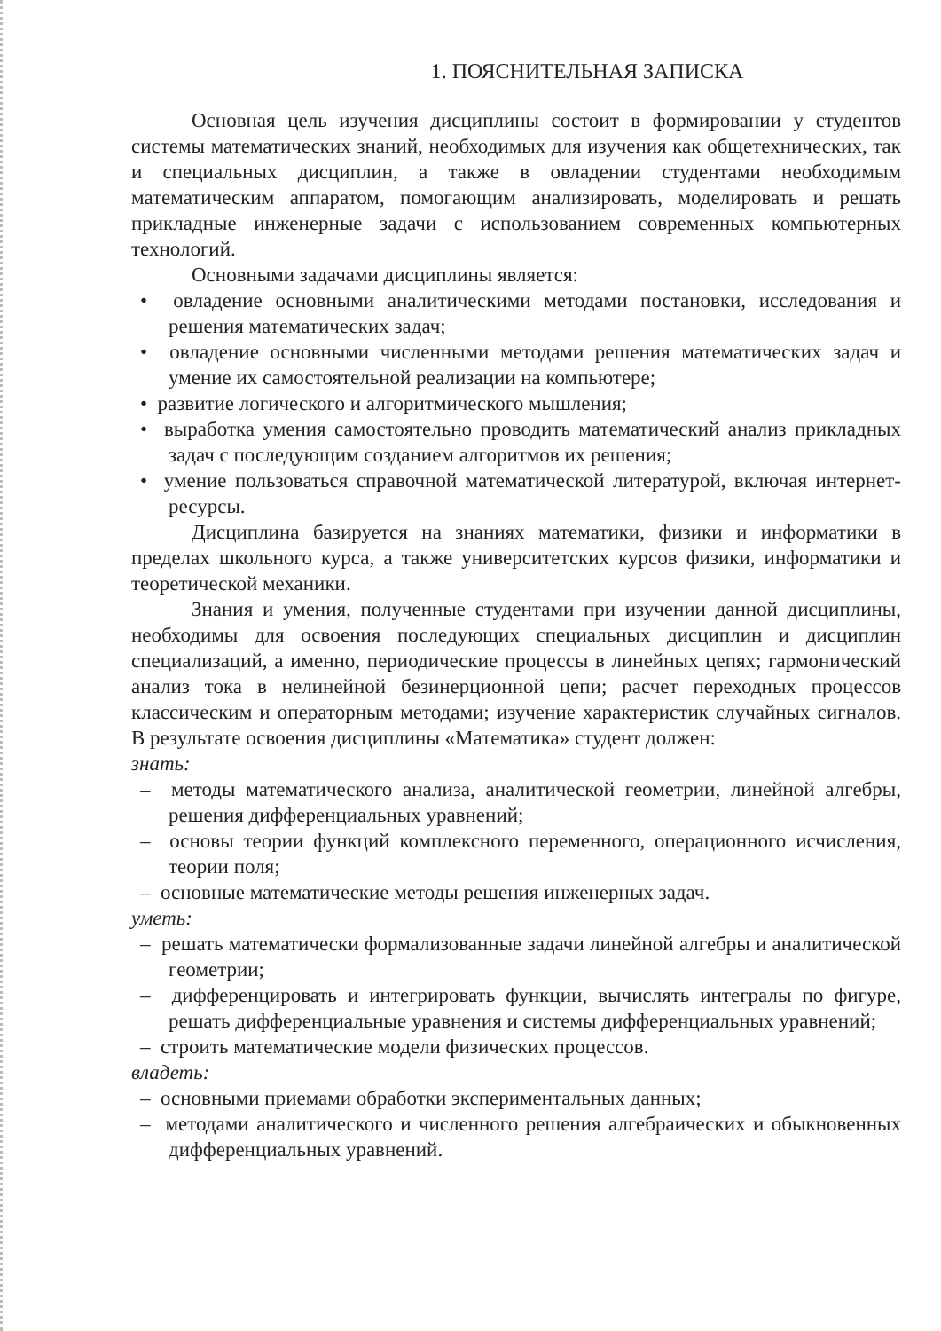1. ПОЯСНИТЕЛЬНАЯ ЗАПИСКА
Основная цель изучения дисциплины состоит в формировании у студентов системы математических знаний, необходимых для изучения как общетехнических, так и специальных дисциплин, а также в овладении студентами необходимым математическим аппаратом, помогающим анализировать, моделировать и решать прикладные инженерные задачи с использованием современных компьютерных технологий.
Основными задачами дисциплины является:
• овладение основными аналитическими методами постановки, исследования и решения математических задач;
• овладение основными численными методами решения математических задач и умение их самостоятельной реализации на компьютере;
• развитие логического и алгоритмического мышления;
• выработка умения самостоятельно проводить математический анализ прикладных задач с последующим созданием алгоритмов их решения;
• умение пользоваться справочной математической литературой, включая интернет-ресурсы.
Дисциплина базируется на знаниях математики, физики и информатики в пределах школьного курса, а также университетских курсов физики, информатики и теоретической механики.
Знания и умения, полученные студентами при изучении данной дисциплины, необходимы для освоения последующих специальных дисциплин и дисциплин специализаций, а именно, периодические процессы в линейных цепях; гармонический анализ тока в нелинейной безинерционной цепи; расчет переходных процессов классическим и операторным методами; изучение характеристик случайных сигналов. В результате освоения дисциплины «Математика» студент должен:
знать:
– методы математического анализа, аналитической геометрии, линейной алгебры, решения дифференциальных уравнений;
– основы теории функций комплексного переменного, операционного исчисления, теории поля;
– основные математические методы решения инженерных задач.
уметь:
– решать математически формализованные задачи линейной алгебры и аналитической геометрии;
– дифференцировать и интегрировать функции, вычислять интегралы по фигуре, решать дифференциальные уравнения и системы дифференциальных уравнений;
– строить математические модели физических процессов.
владеть:
– основными приемами обработки экспериментальных данных;
– методами аналитического и численного решения алгебраических и обыкновенных дифференциальных уравнений.